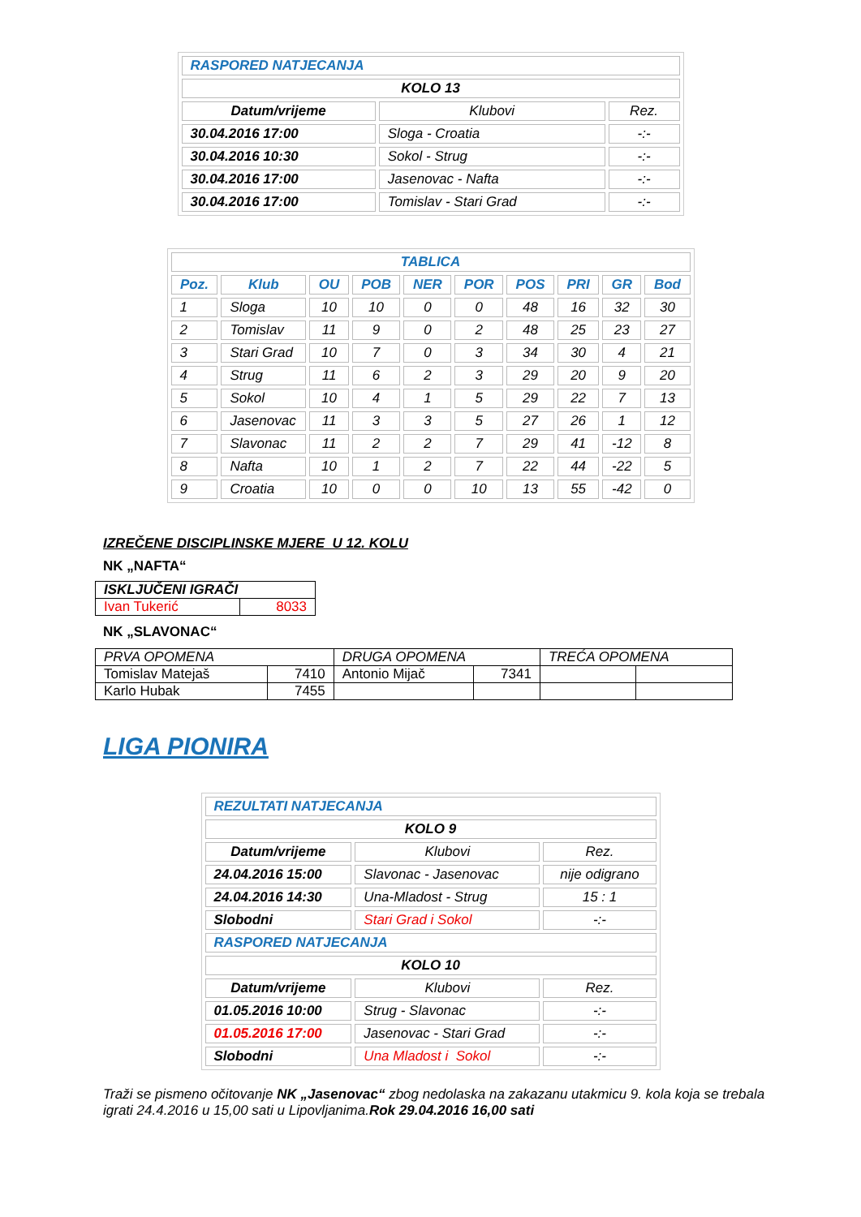| RASPORED NATJECANJA | | |
| KOLO 13 | | |
| Datum/vrijeme | Klubovi | Rez. |
| 30.04.2016 17:00 | Sloga - Croatia | -:- |
| 30.04.2016 10:30 | Sokol - Strug | -:- |
| 30.04.2016 17:00 | Jasenovac - Nafta | -:- |
| 30.04.2016 17:00 | Tomislav - Stari Grad | -:- |
| TABLICA | | | | | | | | | |
| Poz. | Klub | OU | POB | NER | POR | POS | PRI | GR | Bod |
| 1 | Sloga | 10 | 10 | 0 | 0 | 48 | 16 | 32 | 30 |
| 2 | Tomislav | 11 | 9 | 0 | 2 | 48 | 25 | 23 | 27 |
| 3 | Stari Grad | 10 | 7 | 0 | 3 | 34 | 30 | 4 | 21 |
| 4 | Strug | 11 | 6 | 2 | 3 | 29 | 20 | 9 | 20 |
| 5 | Sokol | 10 | 4 | 1 | 5 | 29 | 22 | 7 | 13 |
| 6 | Jasenovac | 11 | 3 | 3 | 5 | 27 | 26 | 1 | 12 |
| 7 | Slavonac | 11 | 2 | 2 | 7 | 29 | 41 | -12 | 8 |
| 8 | Nafta | 10 | 1 | 2 | 7 | 22 | 44 | -22 | 5 |
| 9 | Croatia | 10 | 0 | 0 | 10 | 13 | 55 | -42 | 0 |
IZREČENE DISCIPLINSKE MJERE U 12. KOLU
NK „NAFTA“
| ISKLJUČENI IGRAČI | |
| Ivan Tukerić | 8033 |
NK „SLAVONAC“
| PRVA OPOMENA | | DRUGA OPOMENA | | TREĆA OPOMENA | |
| Tomislav Matejaš | 7410 | Antonio Mijač | 7341 | | |
| Karlo Hubak | 7455 | | | | |
LIGA PIONIRA
| REZULTATI NATJECANJA | | |
| KOLO 9 | | |
| Datum/vrijeme | Klubovi | Rez. |
| 24.04.2016 15:00 | Slavonac - Jasenovac | nije odigrano |
| 24.04.2016 14:30 | Una-Mladost - Strug | 15 : 1 |
| Slobodni | Stari Grad i Sokol | -:- |
| RASPORED NATJECANJA | | |
| KOLO 10 | | |
| Datum/vrijeme | Klubovi | Rez. |
| 01.05.2016 10:00 | Strug - Slavonac | -:- |
| 01.05.2016 17:00 | Jasenovac - Stari Grad | -:- |
| Slobodni | Una Mladost i Sokol | -:- |
Traži se pismeno očitovanje NK „Jasenovac“ zbog nedolaska na zakazanu utakmicu 9. kola koja se trebala igrati 24.4.2016 u 15,00 sati u Lipovljanima.Rok 29.04.2016 16,00 sati